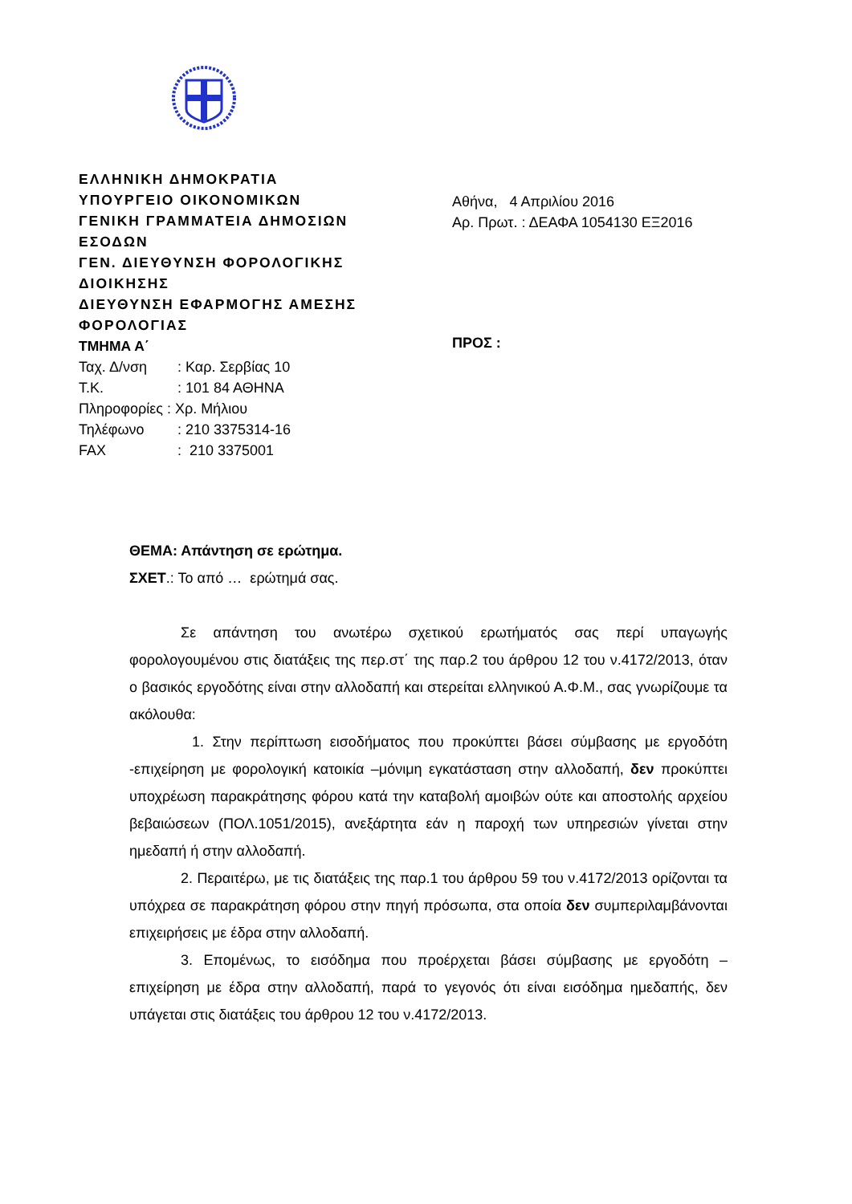ΕΛΛΗΝΙΚΗ ΔΗΜΟΚΡΑΤΙΑ
ΥΠΟΥΡΓΕΙΟ ΟΙΚΟΝΟΜΙΚΩΝ
ΓΕΝΙΚΗ ΓΡΑΜΜΑΤΕΙΑ ΔΗΜΟΣΙΩΝ ΕΣΟΔΩΝ
ΓΕΝ. ΔΙΕΥΘΥΝΣΗ ΦΟΡΟΛΟΓΙΚΗΣ ΔΙΟΙΚΗΣΗΣ
ΔΙΕΥΘΥΝΣΗ ΕΦΑΡΜΟΓΗΣ ΑΜΕΣΗΣ ΦΟΡΟΛΟΓΙΑΣ
ΤΜΗΜΑ Α΄
| Ταχ. Δ/νση | : Καρ. Σερβίας 10 |
| Τ.Κ. | : 101 84 ΑΘΗΝΑ |
| Πληροφορίες : Χρ. Μήλιου | |
| Τηλέφωνο | : 210 3375314-16 |
| FAX | : 210 3375001 |
Αθήνα, 4 Απριλίου 2016
Αρ. Πρωτ. : ΔΕΑΦΑ 1054130 ΕΞ2016
ΠΡΟΣ :
ΘΕΜΑ: Απάντηση σε ερώτημα.
ΣΧΕΤ.: Το από … ερώτημά σας.
Σε απάντηση του ανωτέρω σχετικού ερωτήματός σας περί υπαγωγής φορολογουμένου στις διατάξεις της περ.στ΄ της παρ.2 του άρθρου 12 του ν.4172/2013, όταν ο βασικός εργοδότης είναι στην αλλοδαπή και στερείται ελληνικού Α.Φ.Μ., σας γνωρίζουμε τα ακόλουθα:
1. Στην περίπτωση εισοδήματος που προκύπτει βάσει σύμβασης με εργοδότη -επιχείρηση με φορολογική κατοικία –μόνιμη εγκατάσταση στην αλλοδαπή, δεν προκύπτει υποχρέωση παρακράτησης φόρου κατά την καταβολή αμοιβών ούτε και αποστολής αρχείου βεβαιώσεων (ΠΟΛ.1051/2015), ανεξάρτητα εάν η παροχή των υπηρεσιών γίνεται στην ημεδαπή ή στην αλλοδαπή.
2. Περαιτέρω, με τις διατάξεις της παρ.1 του άρθρου 59 του ν.4172/2013 ορίζονται τα υπόχρεα σε παρακράτηση φόρου στην πηγή πρόσωπα, στα οποία δεν συμπεριλαμβάνονται επιχειρήσεις με έδρα στην αλλοδαπή.
3. Επομένως, το εισόδημα που προέρχεται βάσει σύμβασης με εργοδότη – επιχείρηση με έδρα στην αλλοδαπή, παρά το γεγονός ότι είναι εισόδημα ημεδαπής, δεν υπάγεται στις διατάξεις του άρθρου 12 του ν.4172/2013.